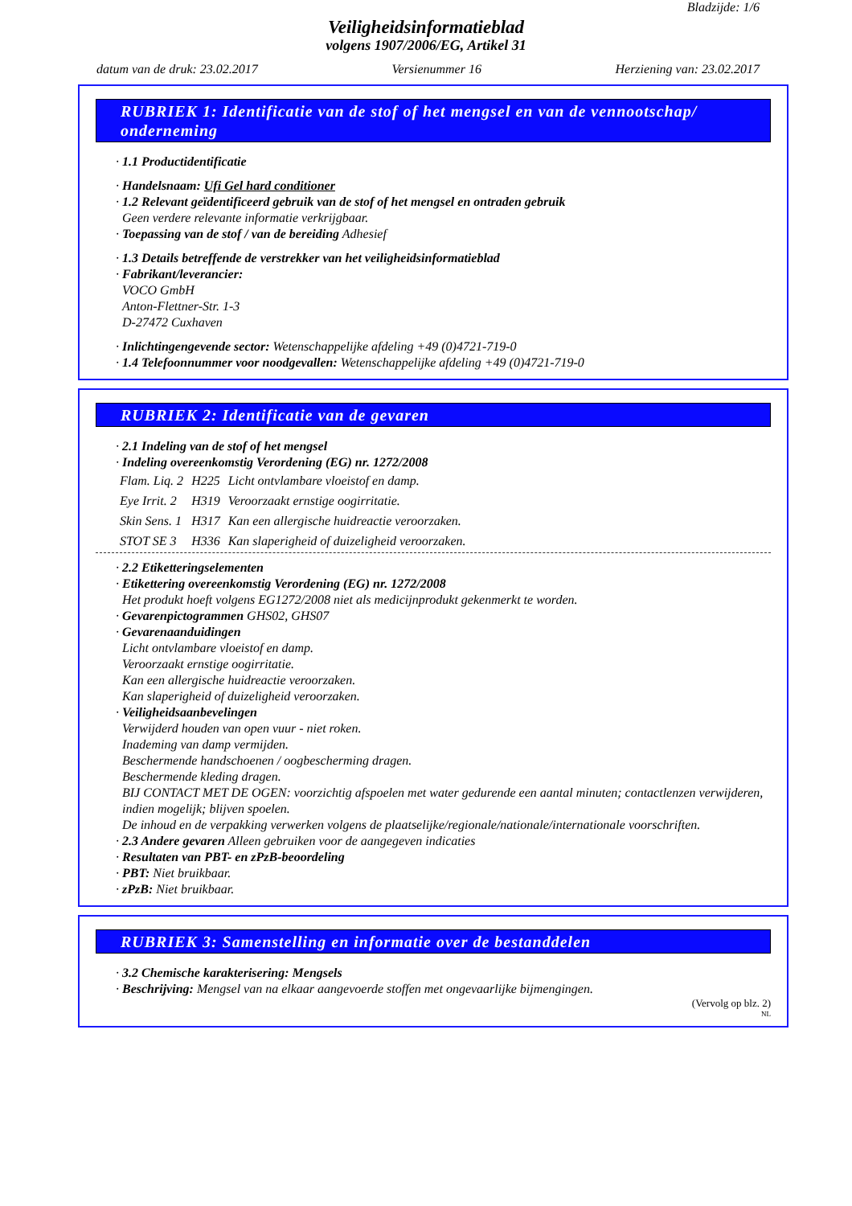Bladzijde: 1/6
Veiligheidsinformatieblad
volgens 1907/2006/EG, Artikel 31
datum van de druk: 23.02.2017 Versienummer 16 Herziening van: 23.02.2017
RUBRIEK 1: Identificatie van de stof of het mengsel en van de vennootschap/ onderneming
· 1.1 Productidentificatie
· Handelsnaam: Ufi Gel hard conditioner
· 1.2 Relevant geïdentificeerd gebruik van de stof of het mengsel en ontraden gebruik
Geen verdere relevante informatie verkrijgbaar.
· Toepassing van de stof / van de bereiding Adhesief
· 1.3 Details betreffende de verstrekker van het veiligheidsinformatieblad
· Fabrikant/leverancier:
VOCO GmbH
Anton-Flettner-Str. 1-3
D-27472 Cuxhaven
· Inlichtingengevende sector: Wetenschappelijke afdeling +49 (0)4721-719-0
· 1.4 Telefoonnummer voor noodgevallen: Wetenschappelijke afdeling +49 (0)4721-719-0
RUBRIEK 2: Identificatie van de gevaren
· 2.1 Indeling van de stof of het mengsel
· Indeling overeenkomstig Verordening (EG) nr. 1272/2008
| Flam. Liq. 2 | H225 | Licht ontvlambare vloeistof en damp. |
| Eye Irrit. 2 | H319 | Veroorzaakt ernstige oogirritatie. |
| Skin Sens. 1 | H317 | Kan een allergische huidreactie veroorzaken. |
| STOT SE 3 | H336 | Kan slaperigheid of duizeligheid veroorzaken. |
· 2.2 Etiketteringselementen
· Etikettering overeenkomstig Verordening (EG) nr. 1272/2008
Het produkt hoeft volgens EG1272/2008 niet als medicijnprodukt gekenmerkt te worden.
· Gevarenpictogrammen GHS02, GHS07
· Gevarenaanduidingen
Licht ontvlambare vloeistof en damp.
Veroorzaakt ernstige oogirritatie.
Kan een allergische huidreactie veroorzaken.
Kan slaperigheid of duizeligheid veroorzaken.
· Veiligheidsaanbevelingen
Verwijderd houden van open vuur - niet roken.
Inademing van damp vermijden.
Beschermende handschoenen / oogbescherming dragen.
Beschermende kleding dragen.
BIJ CONTACT MET DE OGEN: voorzichtig afspoelen met water gedurende een aantal minuten; contactlenzen verwijderen, indien mogelijk; blijven spoelen.
De inhoud en de verpakking verwerken volgens de plaatselijke/regionale/nationale/internationale voorschriften.
· 2.3 Andere gevaren Alleen gebruiken voor de aangegeven indicaties
· Resultaten van PBT- en zPzB-beoordeling
· PBT: Niet bruikbaar.
· zPzB: Niet bruikbaar.
RUBRIEK 3: Samenstelling en informatie over de bestanddelen
· 3.2 Chemische karakterisering: Mengsels
· Beschrijving: Mengsel van na elkaar aangevoerde stoffen met ongevaarlijke bijmengingen.
(Vervolg op blz. 2)
NL